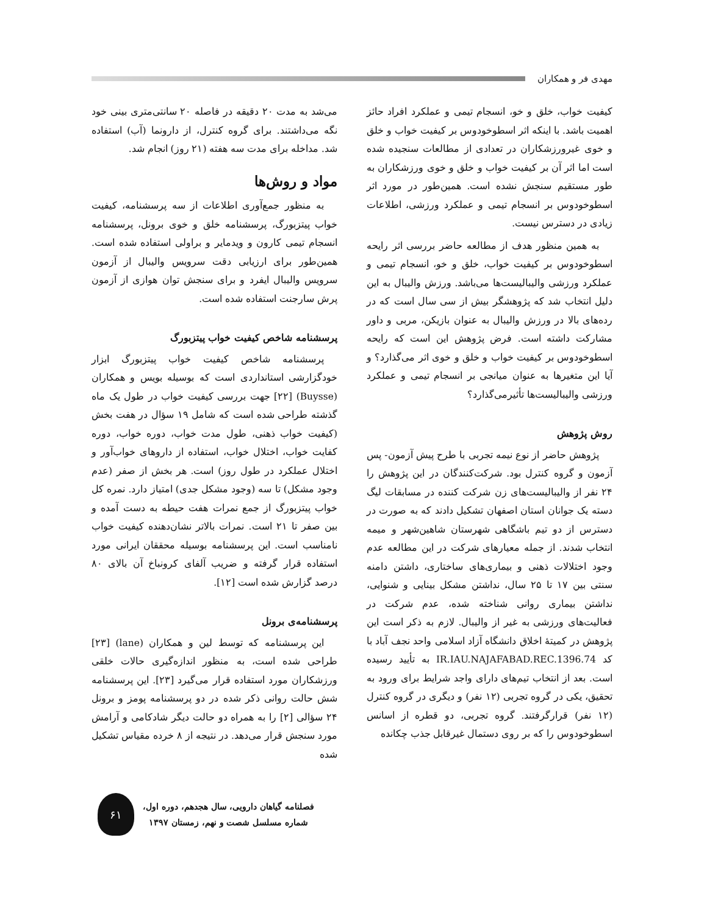مهدی فر و همکاران
کیفیت خواب، خلق و خو، انسجام تیمی و عملکرد افراد حائز اهمیت باشد. با اینکه اثر اسطوخودوس بر کیفیت خواب و خلق و خوی غیرورزشکاران در تعدادی از مطالعات سنجیده شده است اما اثر آن بر کیفیت خواب و خلق و خوی ورزشکاران به طور مستقیم سنجش نشده است. همین‌طور در مورد اثر اسطوخودوس بر انسجام تیمی و عملکرد ورزشی، اطلاعات زیادی در دسترس نیست.
به همین منظور هدف از مطالعه حاضر بررسی اثر رایحه اسطوخودوس بر کیفیت خواب، خلق و خو، انسجام تیمی و عملکرد ورزشی والیبالیست‌ها می‌باشد. ورزش والیبال به این دلیل انتخاب شد که پژوهشگر بیش از سی سال است که در رده‌های بالا در ورزش والیبال به عنوان بازیکن، مربی و داور مشارکت داشته است. فرض پژوهش این است که رایحه اسطوخودوس بر کیفیت خواب و خلق و خوی اثر می‌گذارد؟ و آیا این متغیرها به عنوان میانجی بر انسجام تیمی و عملکرد ورزشی والیبالیست‌ها تأثیرمی‌گذارد؟
روش پژوهش
پژوهش حاضر از نوع نیمه تجربی با طرح پیش آزمون- پس آزمون و گروه کنترل بود. شرکت‌کنندگان در این پژوهش را ۲۴ نفر از والیبالیست‌های زن شرکت کننده در مسابقات لیگ دسته یک جوانان استان اصفهان تشکیل دادند که به صورت در دسترس از دو تیم باشگاهی شهرستان شاهین‌شهر و میمه انتخاب شدند. از جمله معیارهای شرکت در این مطالعه عدم وجود اختلالات ذهنی و بیماری‌های ساختاری، داشتن دامنه سنتی بین ۱۷ تا ۲۵ سال، نداشتن مشکل بینایی و شنوایی، نداشتن بیماری روانی شناخته شده، عدم شرکت در فعالیت‌های ورزشی به غیر از والیبال. لازم به ذکر است این پژوهش در کمیتهٔ اخلاق دانشگاه آزاد اسلامی واحد نجف آباد با کد IR.IAU.NAJAFABAD.REC.1396.74 به تأیید رسیده است. بعد از انتخاب تیم‌های دارای واجد شرایط برای ورود به تحقیق، یکی در گروه تجربی (۱۲ نفر) و دیگری در گروه کنترل (۱۲ نفر) قرارگرفتند. گروه تجربی، دو قطره از اسانس اسطوخودوس را که بر روی دستمال غیرقابل جذب چکانده
می‌شد به مدت ۲۰ دقیقه در فاصله ۲۰ سانتی‌متری بینی خود نگه می‌داشتند. برای گروه کنترل، از دارونما (آب) استفاده شد. مداخله برای مدت سه هفته (۲۱ روز) انجام شد.
مواد و روش‌ها
به منظور جمع‌آوری اطلاعات از سه پرسشنامه، کیفیت خواب پیتزبورگ، پرسشنامه خلق و خوی برونل، پرسشنامه انسجام تیمی کارون و ویدمایر و براولی استفاده شده است. همین‌طور برای ارزیابی دقت سرویس والیبال از آزمون سرویس والیبال ایفرد و برای سنجش توان هوازی از آزمون پرش سارجنت استفاده شده است.
پرسشنامه شاخص کیفیت خواب پیتزبورگ
پرسشنامه شاخص کیفیت خواب پیتزبورگ ابزار خودگزارشی استانداردی است که بوسیله بویس و همکاران (Buysse) [۲۲] جهت بررسی کیفیت خواب در طول یک ماه گذشته طراحی شده است که شامل ۱۹ سؤال در هفت بخش (کیفیت خواب ذهنی، طول مدت خواب، دوره خواب، دوره کفایت خواب، اختلال خواب، استفاده از داروهای خواب‌آور و اختلال عملکرد در طول روز) است. هر بخش از صفر (عدم وجود مشکل) تا سه (وجود مشکل جدی) امتیاز دارد. نمره کل خواب پیتزبورگ از جمع نمرات هفت حیطه به دست آمده و بین صفر تا ۲۱ است. نمرات بالاتر نشان‌دهنده کیفیت خواب نامناسب است. این پرسشنامه بوسیله محققان ایرانی مورد استفاده قرار گرفته و ضریب آلفای کرونباخ آن بالای ۸۰ درصد گزارش شده است [۱۲].
پرسشنامه‌ی برونل
این پرسشنامه که توسط لین و همکاران (lane) [۲۳] طراحی شده است، به منظور اندازه‌گیری حالات خلقی ورزشکاران مورد استفاده قرار می‌گیرد [۲۳]. این پرسشنامه شش حالت روانی ذکر شده در دو پرسشنامه پومز و برونل ۲۴ سؤالی [۲] را به همراه دو حالت دیگر شادکامی و آرامش مورد سنجش قرار می‌دهد. در نتیجه از ۸ خرده مقیاس تشکیل شده
فصلنامه گیاهان دارویی، سال هجدهم، دوره اول،
شماره مسلسل شصت و نهم، زمستان ۱۳۹۷
۶۱